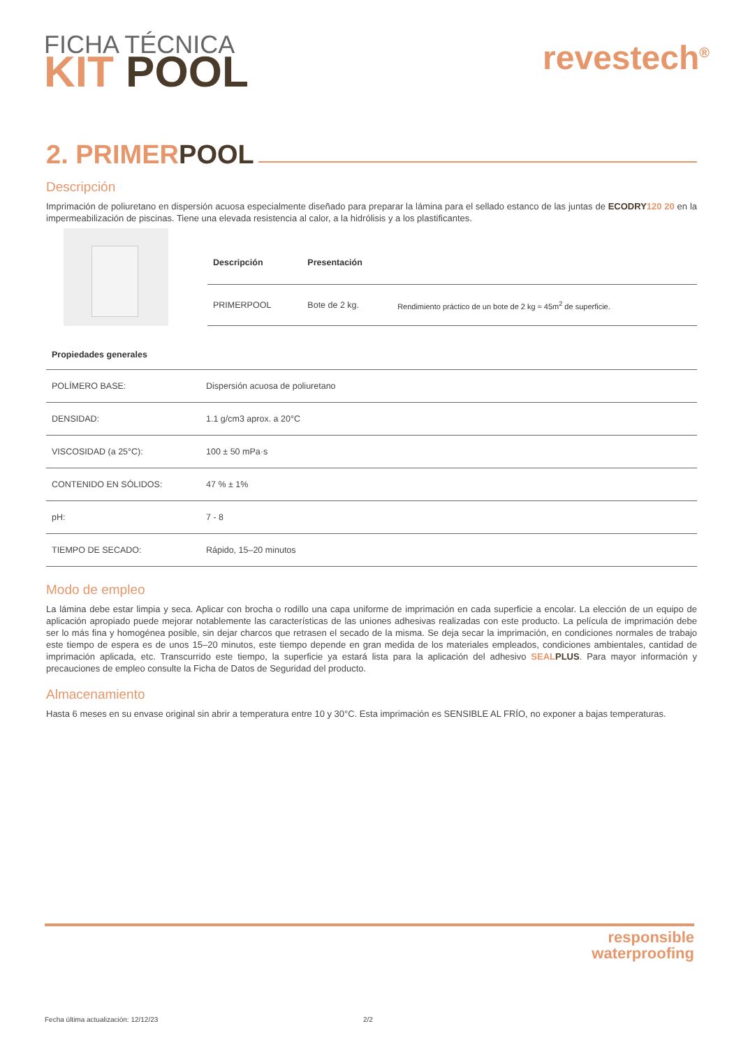FICHA TÉCNICA
KIT POOL
revestech<sup>®</sup>
2. PRIMER POOL
Descripción
Imprimación de poliuretano en dispersión acuosa especialmente diseñado para preparar la lámina para el sellado estanco de las juntas de ECODRY 120 20 en la impermeabilización de piscinas. Tiene una elevada resistencia al calor, a la hidrólisis y a los plastificantes.
| Descripción | Presentación | |
| --- | --- | --- |
| PRIMERPOOL | Bote de 2 kg. | Rendimiento práctico de un bote de 2 kg ≈ 45m<sup>2</sup> de superficie. |
| Propiedades generales | |
| --- | --- |
| POLÍMERO BASE: | Dispersión acuosa de poliuretano |
| DENSIDAD: | 1.1 g/cm3 aprox. a 20°C |
| VISCOSIDAD (a 25°C): | 100 ± 50 mPa·s |
| CONTENIDO EN SÓLIDOS: | 47 % ± 1% |
| pH: | 7 - 8 |
| TIEMPO DE SECADO: | Rápido, 15–20 minutos |
Modo de empleo
La lámina debe estar limpia y seca. Aplicar con brocha o rodillo una capa uniforme de imprimación en cada superficie a encolar. La elección de un equipo de aplicación apropiado puede mejorar notablemente las características de las uniones adhesivas realizadas con este producto. La película de imprimación debe ser lo más fina y homogénea posible, sin dejar charcos que retrasen el secado de la misma. Se deja secar la imprimación, en condiciones normales de trabajo este tiempo de espera es de unos 15–20 minutos, este tiempo depende en gran medida de los materiales empleados, condiciones ambientales, cantidad de imprimación aplicada, etc. Transcurrido este tiempo, la superficie ya estará lista para la aplicación del adhesivo SEAL PLUS. Para mayor información y precauciones de empleo consulte la Ficha de Datos de Seguridad del producto.
Almacenamiento
Hasta 6 meses en su envase original sin abrir a temperatura entre 10 y 30°C. Esta imprimación es SENSIBLE AL FRÍO, no exponer a bajas temperaturas.
responsible
waterproofing
Fecha última actualización: 12/12/23
2/2